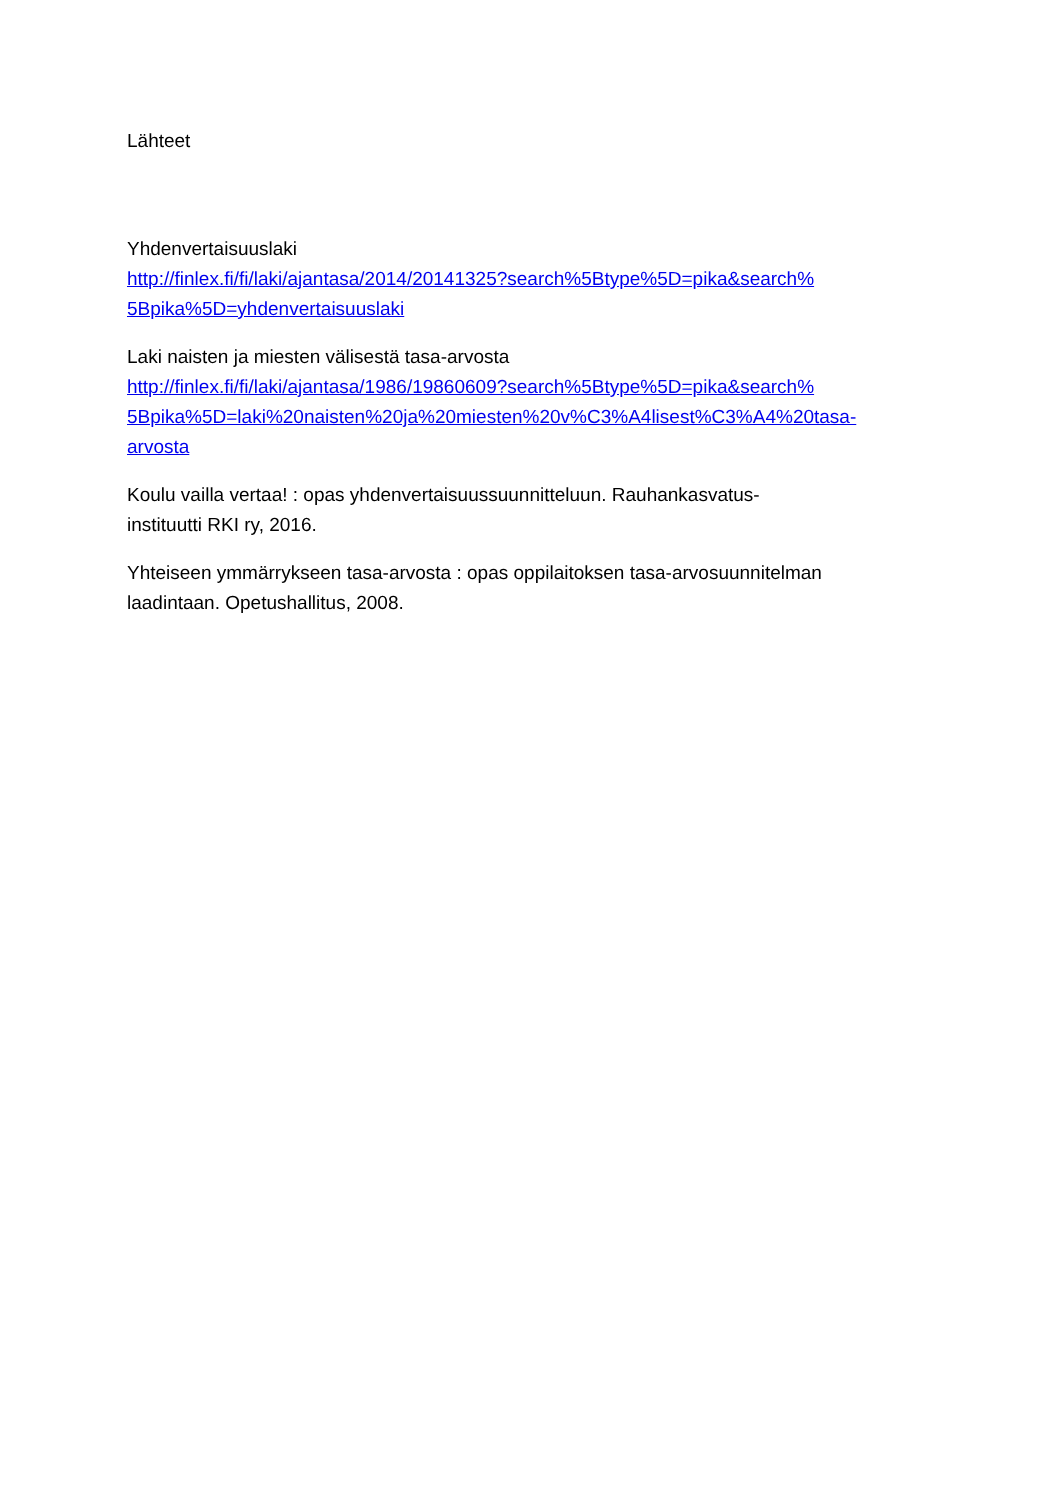Lähteet
Yhdenvertaisuuslaki
http://finlex.fi/fi/laki/ajantasa/2014/20141325?search%5Btype%5D=pika&search%
5Bpika%5D=yhdenvertaisuuslaki
Laki naisten ja miesten välisestä tasa-arvosta
http://finlex.fi/fi/laki/ajantasa/1986/19860609?search%5Btype%5D=pika&search%
5Bpika%5D=laki%20naisten%20ja%20miesten%20v%C3%A4lisest%C3%A4%20tasa-
arvosta
Koulu vailla vertaa! : opas yhdenvertaisuussuunnitteluun. Rauhankasvatus-
instituutti RKI ry, 2016.
Yhteiseen ymmärrykseen tasa-arvosta : opas oppilaitoksen tasa-arvosuunnitelman
laadintaan. Opetushallitus, 2008.